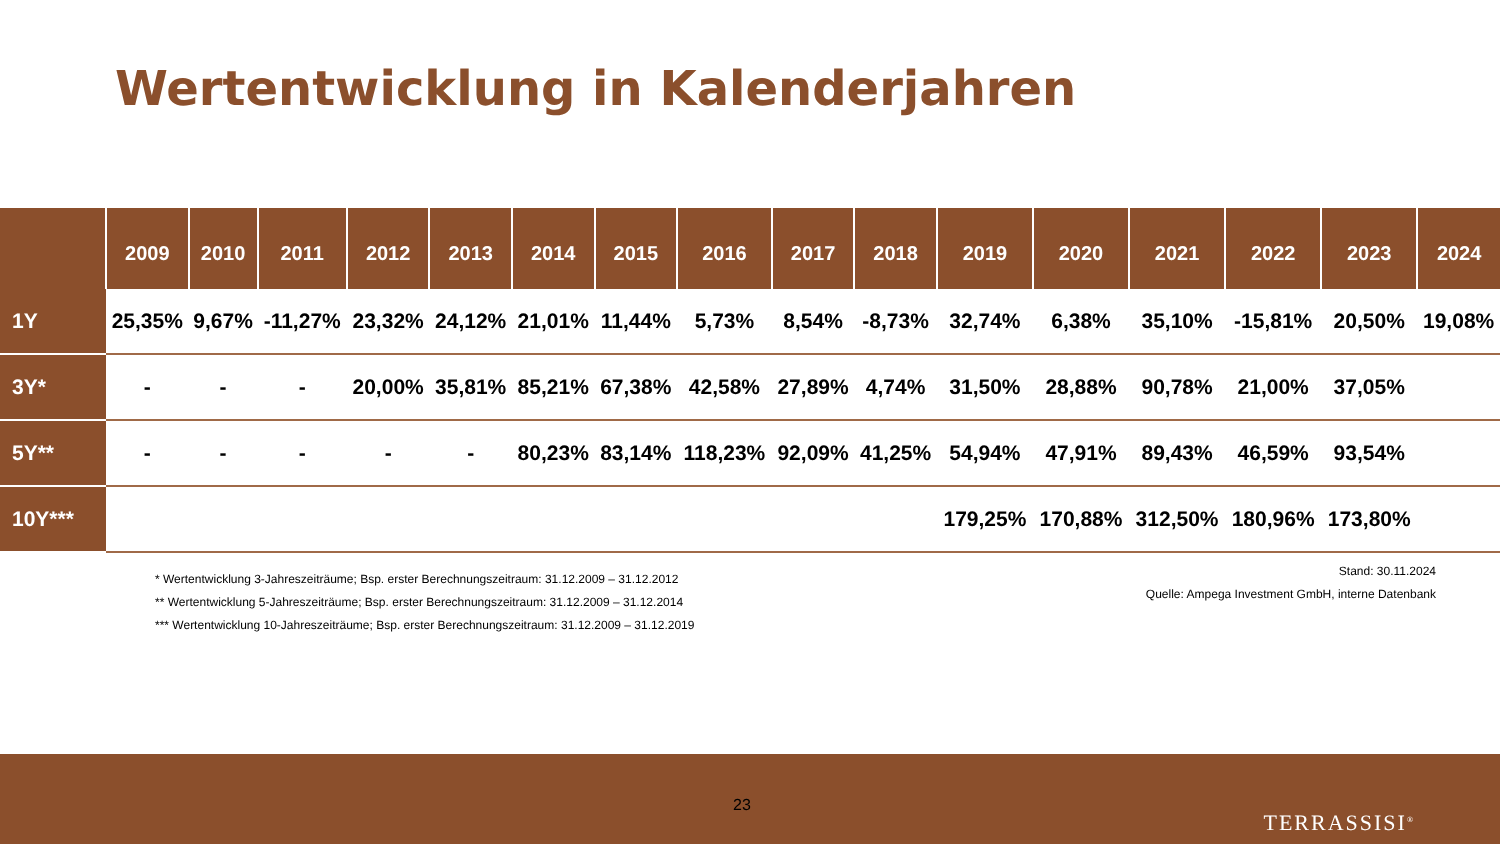Wertentwicklung in Kalenderjahren
| | 2009 | 2010 | 2011 | 2012 | 2013 | 2014 | 2015 | 2016 | 2017 | 2018 | 2019 | 2020 | 2021 | 2022 | 2023 | 2024 |
| --- | --- | --- | --- | --- | --- | --- | --- | --- | --- | --- | --- | --- | --- | --- | --- | --- |
| 1Y | 25,35% | 9,67% | -11,27% | 23,32% | 24,12% | 21,01% | 11,44% | 5,73% | 8,54% | -8,73% | 32,74% | 6,38% | 35,10% | -15,81% | 20,50% | 19,08% |
| 3Y* | - | - | - | 20,00% | 35,81% | 85,21% | 67,38% | 42,58% | 27,89% | 4,74% | 31,50% | 28,88% | 90,78% | 21,00% | 37,05% | |
| 5Y** | - | - | - | - | - | 80,23% | 83,14% | 118,23% | 92,09% | 41,25% | 54,94% | 47,91% | 89,43% | 46,59% | 93,54% | |
| 10Y*** | | | | | | | | | | | 179,25% | 170,88% | 312,50% | 180,96% | 173,80% | |
* Wertentwicklung 3-Jahreszeiträume; Bsp. erster Berechnungszeitraum: 31.12.2009 – 31.12.2012
** Wertentwicklung 5-Jahreszeiträume; Bsp. erster Berechnungszeitraum: 31.12.2009 – 31.12.2014
*** Wertentwicklung 10-Jahreszeiträume; Bsp. erster Berechnungszeitraum: 31.12.2009 – 31.12.2019
Stand: 30.11.2024
Quelle: Ampega Investment GmbH, interne Datenbank
23
TERRASSISI<sup>®</sup>